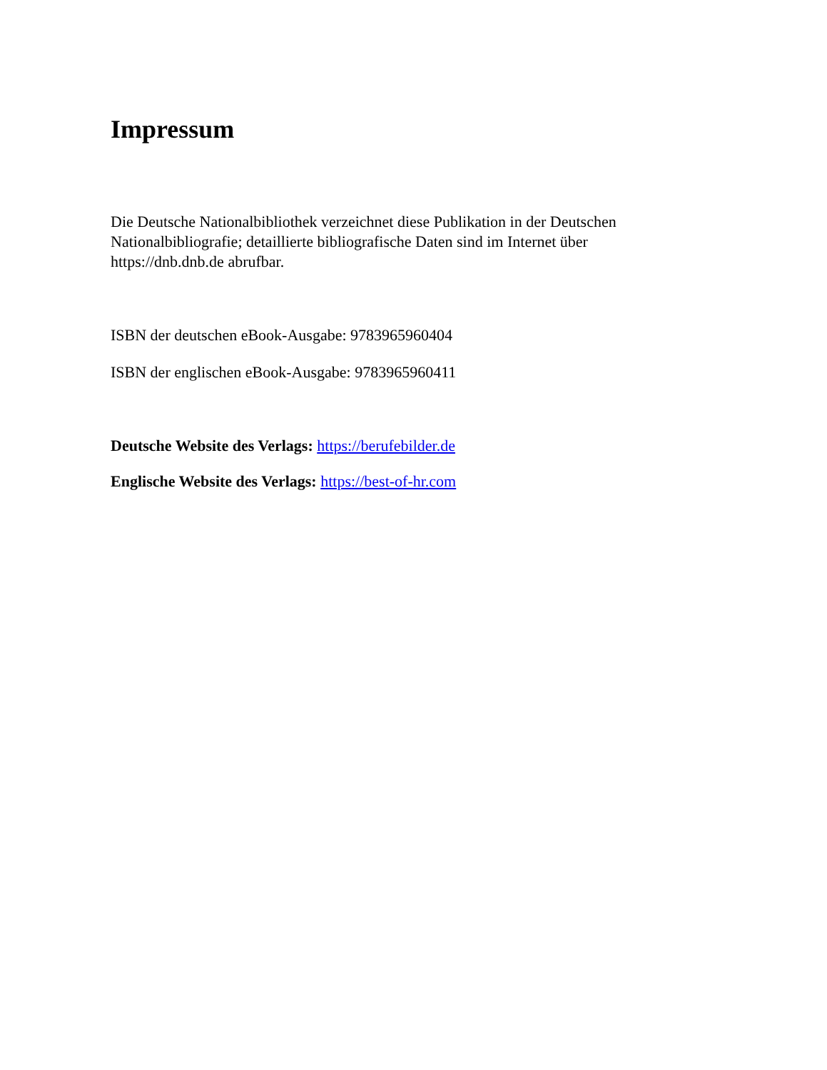Impressum
Die Deutsche Nationalbibliothek verzeichnet diese Publikation in der Deutschen Nationalbibliografie; detaillierte bibliografische Daten sind im Internet über https://dnb.dnb.de abrufbar.
ISBN der deutschen eBook-Ausgabe: 9783965960404
ISBN der englischen eBook-Ausgabe: 9783965960411
Deutsche Website des Verlags: https://berufebilder.de
Englische Website des Verlags: https://best-of-hr.com